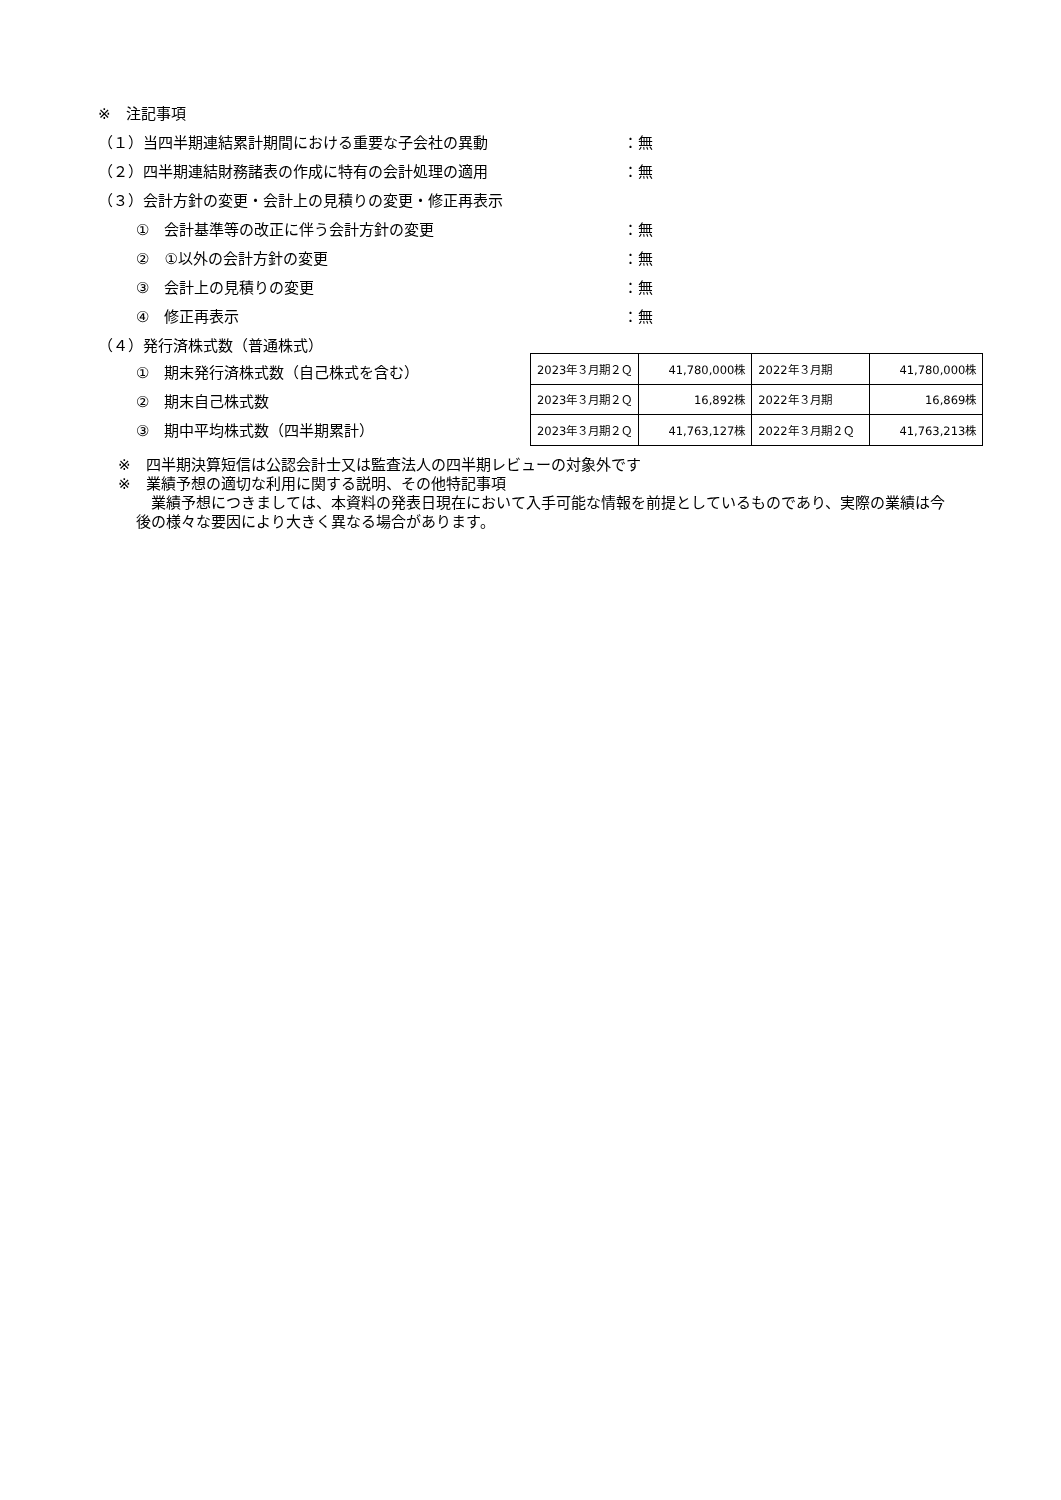※　注記事項
（１）当四半期連結累計期間における重要な子会社の異動 ：無
（２）四半期連結財務諸表の作成に特有の会計処理の適用 ：無
（３）会計方針の変更・会計上の見積りの変更・修正再表示
①　会計基準等の改正に伴う会計方針の変更 ：無
②　①以外の会計方針の変更 ：無
③　会計上の見積りの変更 ：無
④　修正再表示 ：無
（４）発行済株式数（普通株式）
①　期末発行済株式数（自己株式を含む）
②　期末自己株式数
③　期中平均株式数（四半期累計）
| 2023年３月期２Ｑ | 41,780,000株 | 2022年３月期 | 41,780,000株 |
| 2023年３月期２Ｑ | 16,892株 | 2022年３月期 | 16,869株 |
| 2023年３月期２Ｑ | 41,763,127株 | 2022年３月期２Ｑ | 41,763,213株 |
※　四半期決算短信は公認会計士又は監査法人の四半期レビューの対象外です
※　業績予想の適切な利用に関する説明、その他特記事項
　業績予想につきましては、本資料の発表日現在において入手可能な情報を前提としているものであり、実際の業績は今後の様々な要因により大きく異なる場合があります。